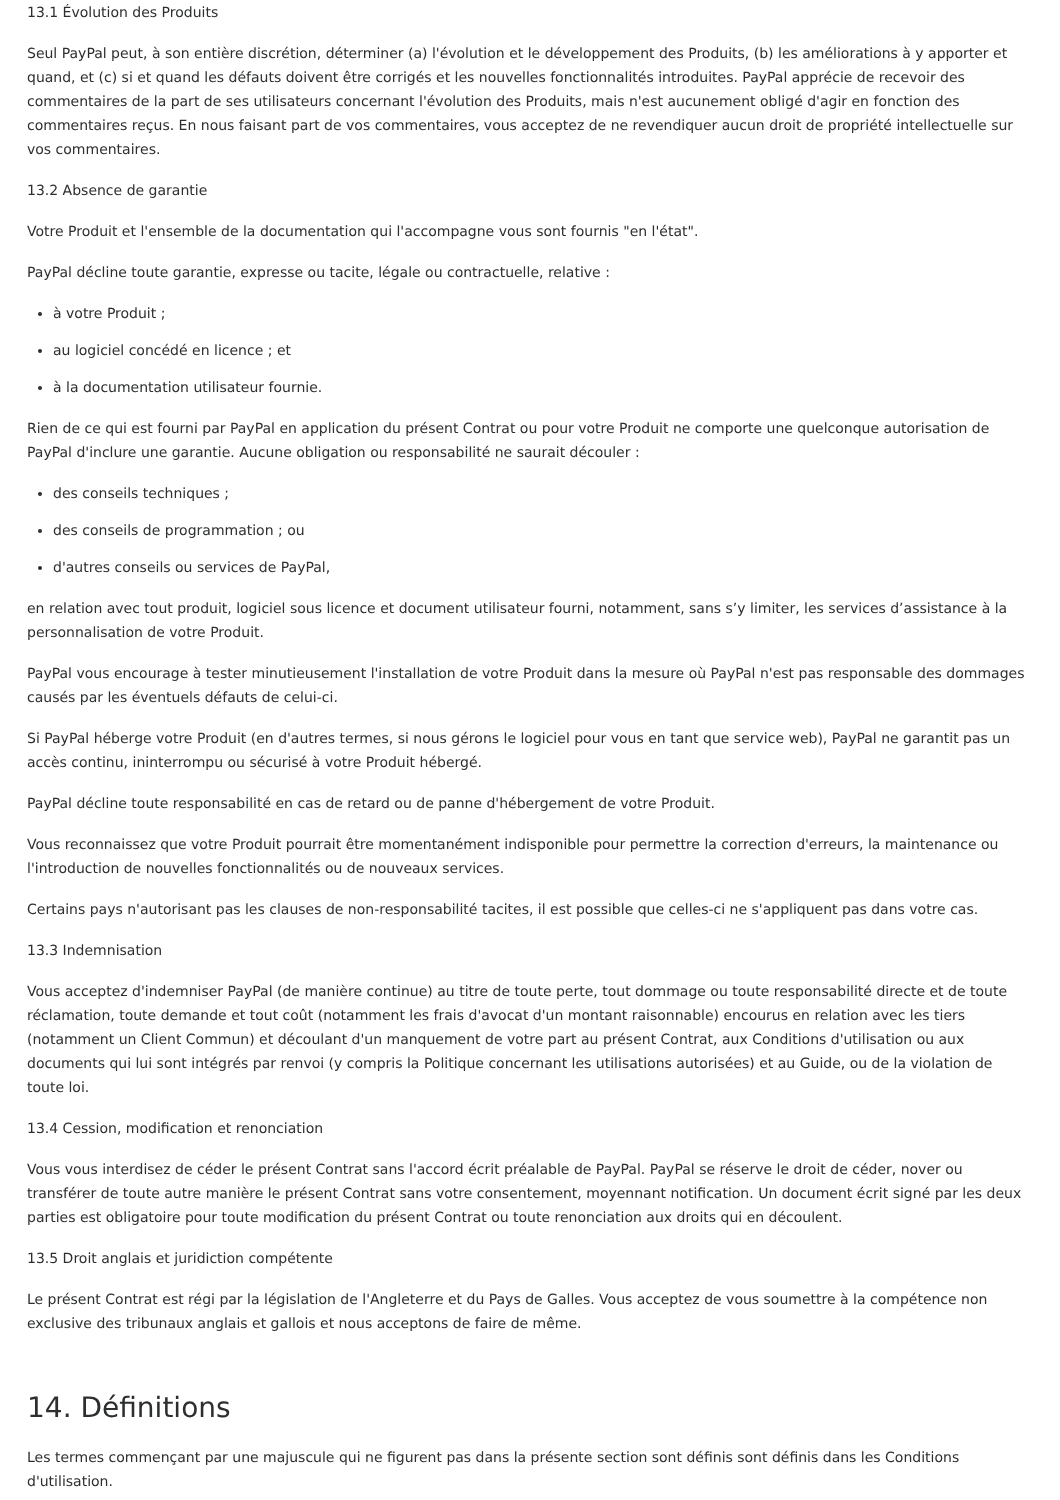13.1 Évolution des Produits
Seul PayPal peut, à son entière discrétion, déterminer (a) l'évolution et le développement des Produits, (b) les améliorations à y apporter et quand, et (c) si et quand les défauts doivent être corrigés et les nouvelles fonctionnalités introduites. PayPal apprécie de recevoir des commentaires de la part de ses utilisateurs concernant l'évolution des Produits, mais n'est aucunement obligé d'agir en fonction des commentaires reçus. En nous faisant part de vos commentaires, vous acceptez de ne revendiquer aucun droit de propriété intellectuelle sur vos commentaires.
13.2 Absence de garantie
Votre Produit et l'ensemble de la documentation qui l'accompagne vous sont fournis "en l'état".
PayPal décline toute garantie, expresse ou tacite, légale ou contractuelle, relative :
à votre Produit ;
au logiciel concédé en licence ; et
à la documentation utilisateur fournie.
Rien de ce qui est fourni par PayPal en application du présent Contrat ou pour votre Produit ne comporte une quelconque autorisation de PayPal d'inclure une garantie. Aucune obligation ou responsabilité ne saurait découler :
des conseils techniques ;
des conseils de programmation ; ou
d'autres conseils ou services de PayPal,
en relation avec tout produit, logiciel sous licence et document utilisateur fourni, notamment, sans s’y limiter, les services d’assistance à la personnalisation de votre Produit.
PayPal vous encourage à tester minutieusement l'installation de votre Produit dans la mesure où PayPal n'est pas responsable des dommages causés par les éventuels défauts de celui-ci.
Si PayPal héberge votre Produit (en d'autres termes, si nous gérons le logiciel pour vous en tant que service web), PayPal ne garantit pas un accès continu, ininterrompu ou sécurisé à votre Produit hébergé.
PayPal décline toute responsabilité en cas de retard ou de panne d'hébergement de votre Produit.
Vous reconnaissez que votre Produit pourrait être momentanément indisponible pour permettre la correction d'erreurs, la maintenance ou l'introduction de nouvelles fonctionnalités ou de nouveaux services.
Certains pays n'autorisant pas les clauses de non-responsabilité tacites, il est possible que celles-ci ne s'appliquent pas dans votre cas.
13.3 Indemnisation
Vous acceptez d'indemniser PayPal (de manière continue) au titre de toute perte, tout dommage ou toute responsabilité directe et de toute réclamation, toute demande et tout coût (notamment les frais d'avocat d'un montant raisonnable) encourus en relation avec les tiers (notamment un Client Commun) et découlant d'un manquement de votre part au présent Contrat, aux Conditions d'utilisation ou aux documents qui lui sont intégrés par renvoi (y compris la Politique concernant les utilisations autorisées) et au Guide, ou de la violation de toute loi.
13.4 Cession, modification et renonciation
Vous vous interdisez de céder le présent Contrat sans l'accord écrit préalable de PayPal. PayPal se réserve le droit de céder, nover ou transférer de toute autre manière le présent Contrat sans votre consentement, moyennant notification. Un document écrit signé par les deux parties est obligatoire pour toute modification du présent Contrat ou toute renonciation aux droits qui en découlent.
13.5 Droit anglais et juridiction compétente
Le présent Contrat est régi par la législation de l'Angleterre et du Pays de Galles. Vous acceptez de vous soumettre à la compétence non exclusive des tribunaux anglais et gallois et nous acceptons de faire de même.
14. Définitions
Les termes commençant par une majuscule qui ne figurent pas dans la présente section sont définis sont définis dans les Conditions d'utilisation.